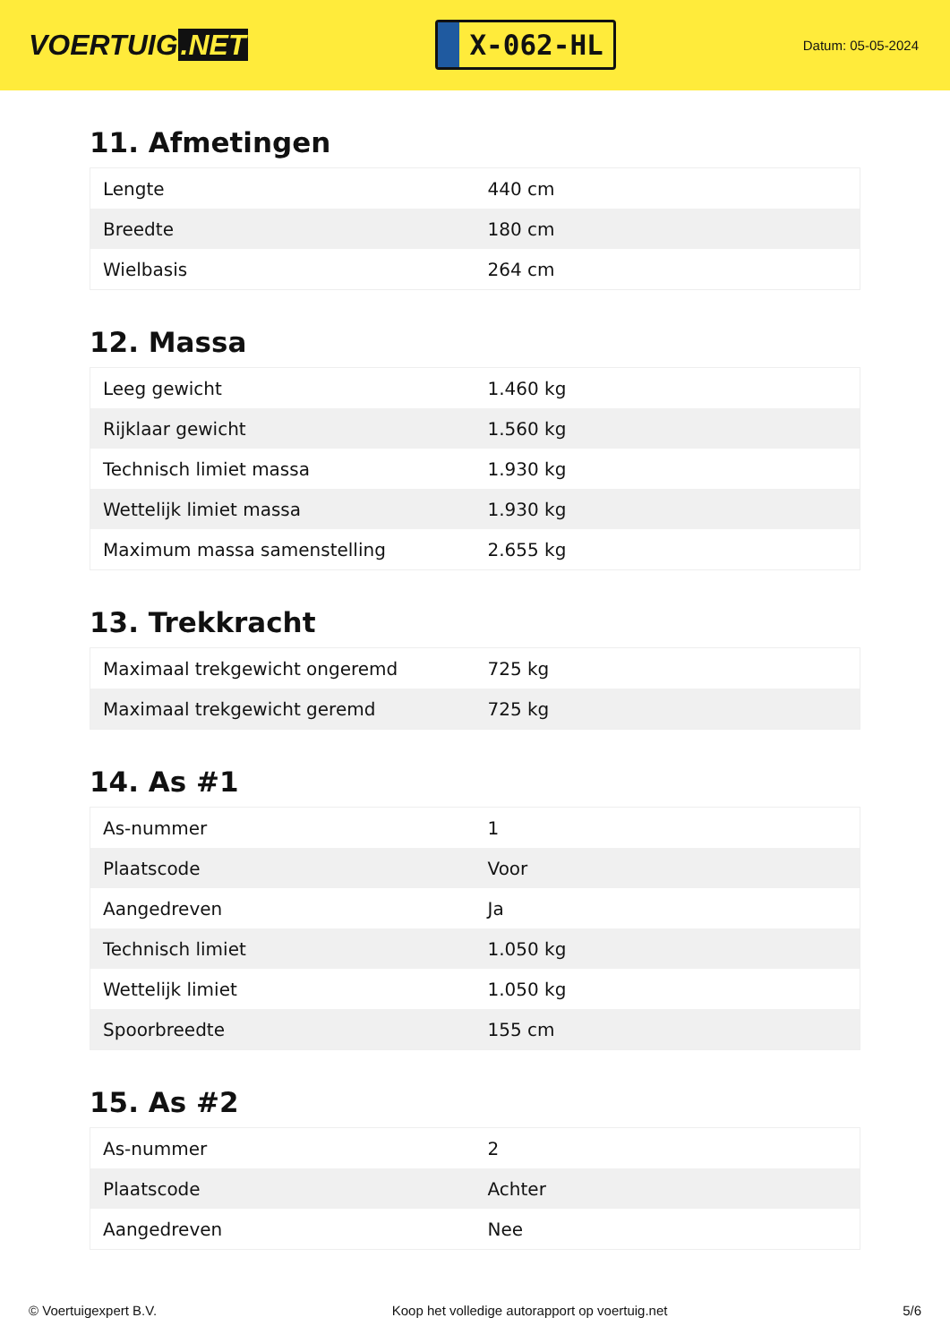VOERTUIG.NET
X-062-HL
Datum: 05-05-2024
11. Afmetingen
| Lengte | 440 cm |
| Breedte | 180 cm |
| Wielbasis | 264 cm |
12. Massa
| Leeg gewicht | 1.460 kg |
| Rijklaar gewicht | 1.560 kg |
| Technisch limiet massa | 1.930 kg |
| Wettelijk limiet massa | 1.930 kg |
| Maximum massa samenstelling | 2.655 kg |
13. Trekkracht
| Maximaal trekgewicht ongeremd | 725 kg |
| Maximaal trekgewicht geremd | 725 kg |
14. As #1
| As-nummer | 1 |
| Plaatscode | Voor |
| Aangedreven | Ja |
| Technisch limiet | 1.050 kg |
| Wettelijk limiet | 1.050 kg |
| Spoorbreedte | 155 cm |
15. As #2
| As-nummer | 2 |
| Plaatscode | Achter |
| Aangedreven | Nee |
© Voertuigexpert B.V. Koop het volledige autorapport op voertuig.net 5/6